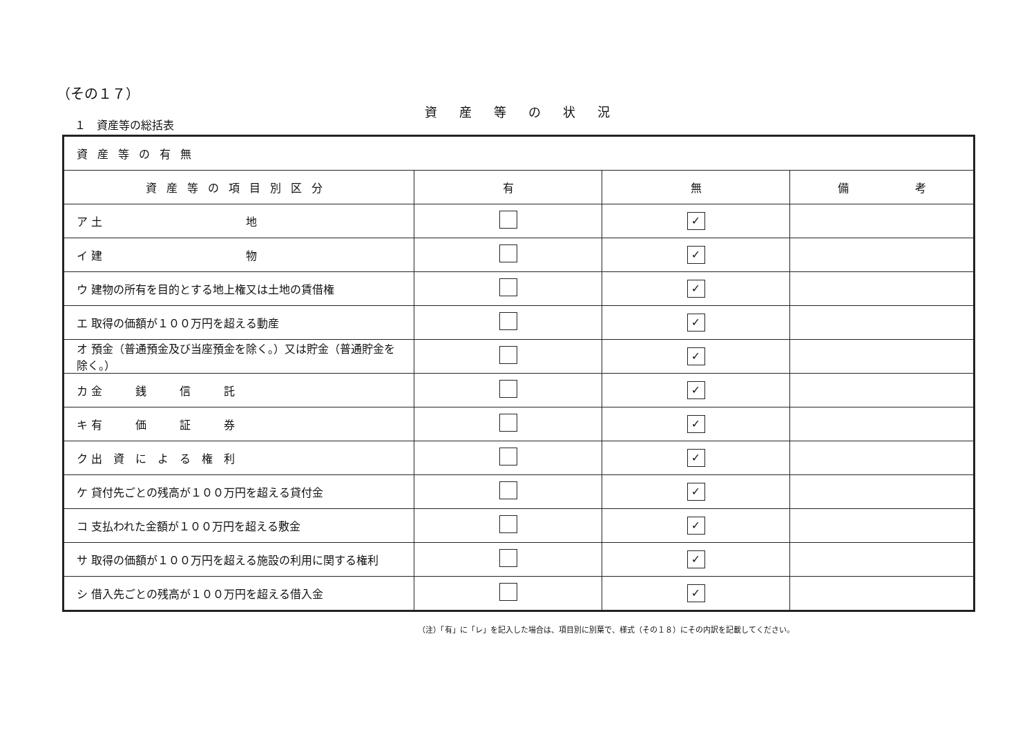（その１７）
資産等の状況
１　資産等の総括表
| 資産等の有無 | | | |
| --- | --- | --- | --- |
| 資産等の項目別区分 | 有 | 無 | 備 考 |
| ア 土 地 | | ✓ | |
| イ 建 物 | | ✓ | |
| ウ 建物の所有を目的とする地上権又は土地の賃借権 | | ✓ | |
| エ 取得の価額が１００万円を超える動産 | | ✓ | |
| オ 預金（普通預金及び当座預金を除く。）又は貯金（普通貯金を除く。） | | ✓ | |
| カ 金 銭 信 託 | | ✓ | |
| キ 有 価 証 券 | | ✓ | |
| ク 出 資 に よ る 権 利 | | ✓ | |
| ケ 貸付先ごとの残高が１００万円を超える貸付金 | | ✓ | |
| コ 支払われた金額が１００万円を超える敷金 | | ✓ | |
| サ 取得の価額が１００万円を超える施設の利用に関する権利 | | ✓ | |
| シ 借入先ごとの残高が１００万円を超える借入金 | | ✓ | |
（注）「有」に「レ」を記入した場合は、項目別に別葉で、様式（その１８）にその内訳を記載してください。